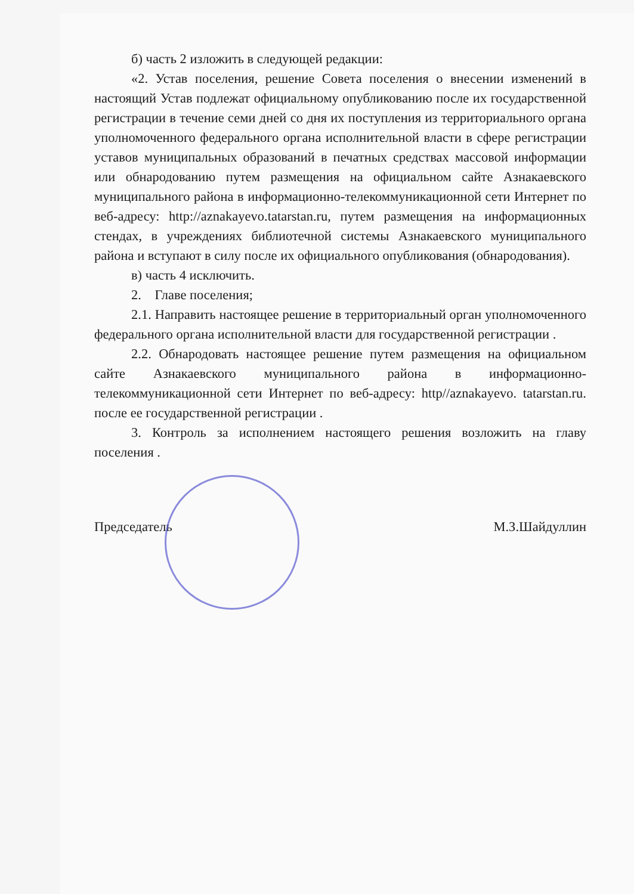б) часть 2 изложить в следующей редакции:
«2. Устав поселения, решение Совета поселения о внесении изменений в настоящий Устав подлежат официальному опубликованию после их государственной регистрации в течение семи дней со дня их поступления из территориального органа уполномоченного федерального органа исполнительной власти в сфере регистрации уставов муниципальных образований в печатных средствах массовой информации или обнародованию путем размещения на официальном сайте Азнакаевского муниципального района в информационно-телекоммуникационной сети Интернет по веб-адресу: http://aznakayevo.tatarstan.ru, путем размещения на информационных стендах, в учреждениях библиотечной системы Азнакаевского муниципального района и вступают в силу после их официального опубликования (обнародования).
в) часть 4 исключить.
2. Главе поселения;
2.1. Направить настоящее решение в территориальный орган уполномоченного федерального органа исполнительной власти для государственной регистрации .
2.2. Обнародовать настоящее решение путем размещения на официальном сайте Азнакаевского муниципального района в информационно-телекоммуникационной сети Интернет по веб-адресу: http//aznakayevo. tatarstan.ru. после ее государственной регистрации .
3. Контроль за исполнением настоящего решения возложить на главу поселения .
Председатель М.З.Шайдуллин